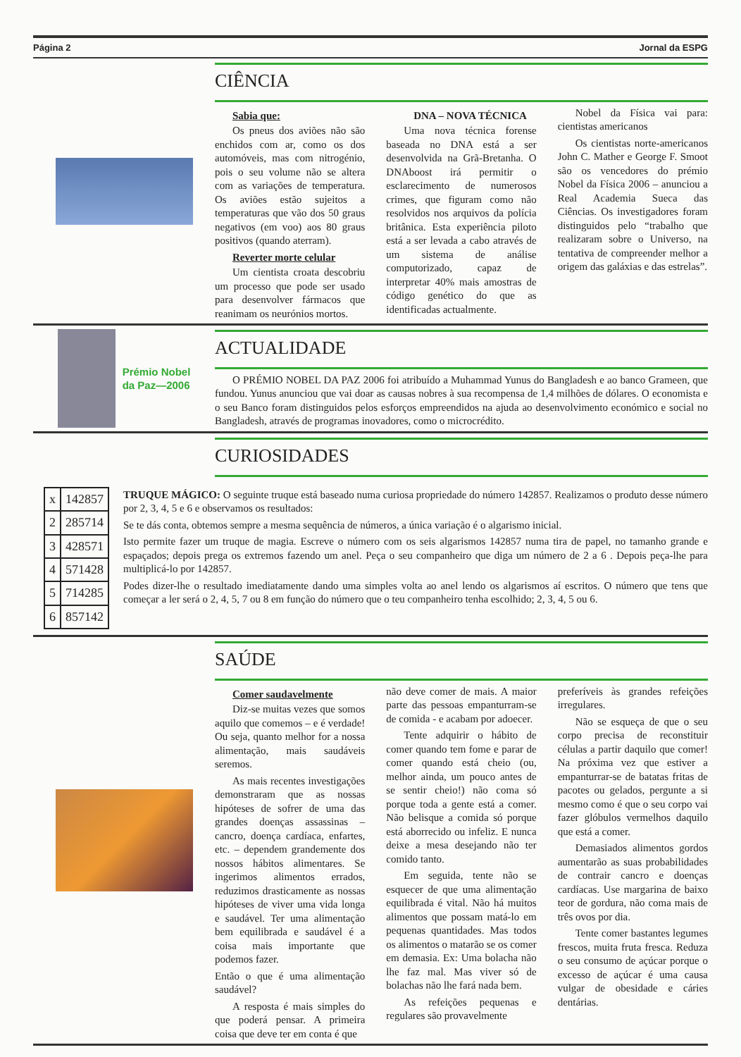Página 2 Jornal da ESPG
CIÊNCIA
Sabia que:
Os pneus dos aviões não são enchidos com ar, como os dos automóveis, mas com nitrogénio, pois o seu volume não se altera com as variações de temperatura. Os aviões estão sujeitos a temperaturas que vão dos 50 graus negativos (em voo) aos 80 graus positivos (quando aterram).
Reverter morte celular
Um cientista croata descobriu um processo que pode ser usado para desenvolver fármacos que reanimam os neurónios mortos.
DNA – NOVA TÉCNICA
Uma nova técnica forense baseada no DNA está a ser desenvolvida na Grã-Bretanha. O DNAboost irá permitir o esclarecimento de numerosos crimes, que figuram como não resolvidos nos arquivos da polícia britânica. Esta experiência piloto está a ser levada a cabo através de um sistema de análise computorizado, capaz de interpretar 40% mais amostras de código genético do que as identificadas actualmente.
Nobel da Física vai para: cientistas americanos
Os cientistas norte-americanos John C. Mather e George F. Smoot são os vencedores do prémio Nobel da Física 2006 – anunciou a Real Academia Sueca das Ciências. Os investigadores foram distinguidos pelo “trabalho que realizaram sobre o Universo, na tentativa de compreender melhor a origem das galáxias e das estrelas”.
Prémio Nobel
da Paz—2006
ACTUALIDADE
O PRÉMIO NOBEL DA PAZ 2006 foi atribuído a Muhammad Yunus do Bangladesh e ao banco Grameen, que fundou. Yunus anunciou que vai doar as causas nobres à sua recompensa de 1,4 milhões de dólares. O economista e o seu Banco foram distinguidos pelos esforços empreendidos na ajuda ao desenvolvimento económico e social no Bangladesh, através de programas inovadores, como o microcrédito.
CURIOSIDADES
| x | 142857 |
| 2 | 285714 |
| 3 | 428571 |
| 4 | 571428 |
| 5 | 714285 |
| 6 | 857142 |
TRUQUE MÁGICO: O seguinte truque está baseado numa curiosa propriedade do número 142857. Realizamos o produto desse número por 2, 3, 4, 5 e 6 e observamos os resultados:
Se te dás conta, obtemos sempre a mesma sequência de números, a única variação é o algarismo inicial.
Isto permite fazer um truque de magia. Escreve o número com os seis algarismos 142857 numa tira de papel, no tamanho grande e espaçados; depois prega os extremos fazendo um anel. Peça o seu companheiro que diga um número de 2 a 6 . Depois peça-lhe para multiplicá-lo por 142857.
Podes dizer-lhe o resultado imediatamente dando uma simples volta ao anel lendo os algarismos aí escritos. O número que tens que começar a ler será o 2, 4, 5, 7 ou 8 em função do número que o teu companheiro tenha escolhido; 2, 3, 4, 5 ou 6.
SAÚDE
Comer saudavelmente
Diz-se muitas vezes que somos aquilo que comemos – e é verdade! Ou seja, quanto melhor for a nossa alimentação, mais saudáveis seremos.
As mais recentes investigações demonstraram que as nossas hipóteses de sofrer de uma das grandes doenças assassinas – cancro, doença cardíaca, enfartes, etc. – dependem grandemente dos nossos hábitos alimentares. Se ingerimos alimentos errados, reduzimos drasticamente as nossas hipóteses de viver uma vida longa e saudável. Ter uma alimentação bem equilibrada e saudável é a coisa mais importante que podemos fazer.
Então o que é uma alimentação saudável?
A resposta é mais simples do que poderá pensar. A primeira coisa que deve ter em conta é que
não deve comer de mais. A maior parte das pessoas empanturram-se de comida - e acabam por adoecer.
Tente adquirir o hábito de comer quando tem fome e parar de comer quando está cheio (ou, melhor ainda, um pouco antes de se sentir cheio!) não coma só porque toda a gente está a comer. Não belisque a comida só porque está aborrecido ou infeliz. E nunca deixe a mesa desejando não ter comido tanto.
Em seguida, tente não se esquecer de que uma alimentação equilibrada é vital. Não há muitos alimentos que possam matá-lo em pequenas quantidades. Mas todos os alimentos o matarão se os comer em demasia. Ex: Uma bolacha não lhe faz mal. Mas viver só de bolachas não lhe fará nada bem.
As refeições pequenas e regulares são provavelmente
preferíveis às grandes refeições irregulares.
Não se esqueça de que o seu corpo precisa de reconstituir células a partir daquilo que comer! Na próxima vez que estiver a empanturrar-se de batatas fritas de pacotes ou gelados, pergunte a si mesmo como é que o seu corpo vai fazer glóbulos vermelhos daquilo que está a comer.
Demasiados alimentos gordos aumentarão as suas probabilidades de contrair cancro e doenças cardíacas. Use margarina de baixo teor de gordura, não coma mais de três ovos por dia.
Tente comer bastantes legumes frescos, muita fruta fresca. Reduza o seu consumo de açúcar porque o excesso de açúcar é uma causa vulgar de obesidade e cáries dentárias.